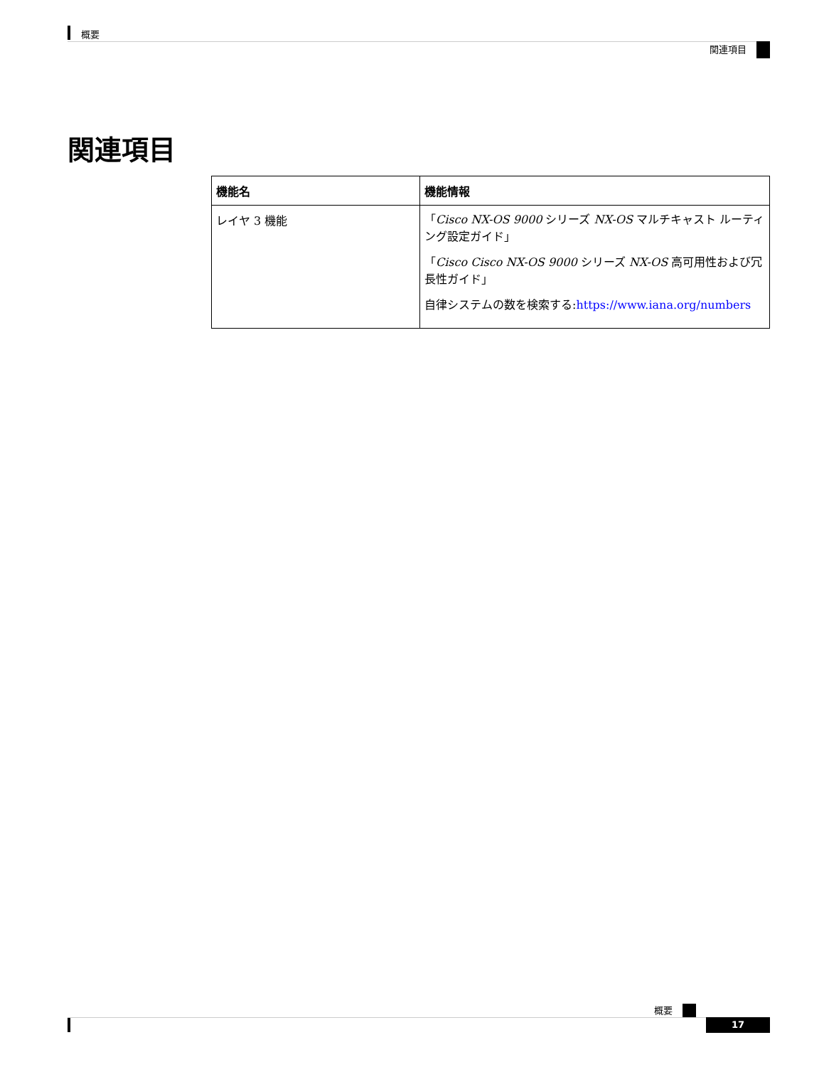概要
関連項目
関連項目
| 機能名 | 機能情報 |
| --- | --- |
| レイヤ 3 機能 | 「 Cisco NX-OS 9000 シリーズ NX-OS マルチキャスト ルーティング設定ガイド」 「 Cisco Cisco NX-OS 9000 シリーズ NX-OS 高可用性および冗長性ガイド」 自律システムの数を検索する: https://www.iana.org/numbers |
概要
17